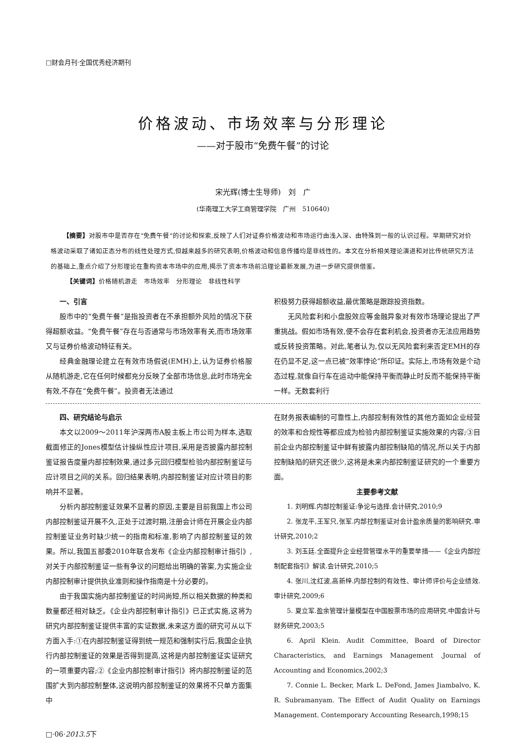□财会月刊·全国优秀经济期刊
价格波动、市场效率与分形理论
——对于股市“免费午餐”的讨论
宋光辉(博士生导师)　刘　广
(华南理工大学工商管理学院　广州　510640)
【摘要】对股市中是否存在“免费午餐”的讨论和探索,反映了人们对证券价格波动和市场运行由浅入深、由特殊到一般的认识过程。早期研究对价格波动采取了诸如正态分布的线性处理方式,但越来越多的研究表明,价格波动和信息传播均是非线性的。本文在分析相关理论演进和对比传统研究方法的基础上,重点介绍了分形理论在重构资本市场中的应用,揭示了资本市场前沿理论最新发展,为进一步研究提供借鉴。
【关键词】价格随机游走　市场效率　分形理论　非线性科学
一、引言
股市中的“免费午餐”是指投资者在不承担额外风险的情况下获得超额收益。“免费午餐”存在与否通常与市场效率有关,而市场效率又与证券价格波动特征有关。
经典金融理论建立在有效市场假说(EMH)上,认为证券价格服从随机游走,它在任何时候都充分反映了全部市场信息,此时市场完全有效,不存在“免费午餐”。投资者无法通过
积极努力获得超额收益,最优策略是跟踪投资指数。
无风险套利和小盘股效应等金融异象对有效市场理论提出了严重挑战。假如市场有效,便不会存在套利机会,投资者亦无法应用趋势或反转投资策略。对此,笔者认为,仅以无风险套利来否定EMH的存在仍显不足,这一点已被“效率悖论”所印证。实际上,市场有效是个动态过程,就像自行车在运动中能保持平衡而静止时反而不能保持平衡一样。无数套利行
四、研究结论与启示
本文以2009～2011年沪深两市A股主板上市公司为样本,选取截面修正的Jones模型估计操纵性应计项目,采用是否披露内部控制鉴证报告度量内部控制效果,通过多元回归模型检验内部控制鉴证与应计项目之间的关系。回归结果表明,内部控制鉴证对应计项目的影响并不显著。
分析内部控制鉴证效果不显著的原因,主要是目前我国上市公司内部控制鉴证开展不久,正处于过渡时期,注册会计师在开展企业内部控制鉴证业务时缺少统一的指南和标准,影响了内部控制鉴证的效果。所以,我国五部委2010年联合发布《企业内部控制审计指引》,对关于内部控制鉴证一些有争议的问题给出明确的答案,为实施企业内部控制审计提供执业准则和操作指南是十分必要的。
由于我国实施内部控制鉴证的时间尚短,所以相关数据的种类和数量都还相对缺乏。《企业内部控制审计指引》已正式实施,这将为研究内部控制鉴证提供丰富的实证数据,未来这方面的研究可从以下方面入手:①在内部控制鉴证得到统一规范和强制实行后,我国企业执行内部控制鉴证的效果是否得到提高,这将是内部控制鉴证实证研究的一项重要内容;②《企业内部控制审计指引》将内部控制鉴证的范围扩大到内部控制整体,这说明内部控制鉴证的效果将不只单方面集中
在财务报表编制的可靠性上,内部控制有效性的其他方面如企业经营的效率和合规性等都应成为检验内部控制鉴证实施效果的内容;③目前企业内部控制鉴证中鲜有披露内部控制缺陷的情况,所以关于内部控制缺陷的研究还很少,这将是未来内部控制鉴证研究的一个重要方面。
主要参考文献
1. 刘明辉.内部控制鉴证:争论与选择.会计研究,2010;9
2. 张龙平,王军只,张军.内部控制鉴证对会计盈余质量的影响研究.审计研究,2010;2
3. 刘玉廷.全面提升企业经营管理水平的重要举措——《企业内部控制配套指引》解读.会计研究,2010;5
4. 张川,沈红波,高新梓.内部控制的有效性、审计师评价与企业绩效.审计研究,2009;6
5. 夏立军.盈余管理计量模型在中国股票市场的应用研究.中国会计与财务研究,2003;5
6. April Klein. Audit Committee, Board of Director Characteristics, and Earnings Management .Journal of Accounting and Economics,2002;3
7. Connie L. Becker, Mark L. DeFond, James Jiambalvo, K. R. Subramanyam. The Effect of Audit Quality on Earnings Management. Contemporary Accounting Research,1998;15
□·06·2013.5下